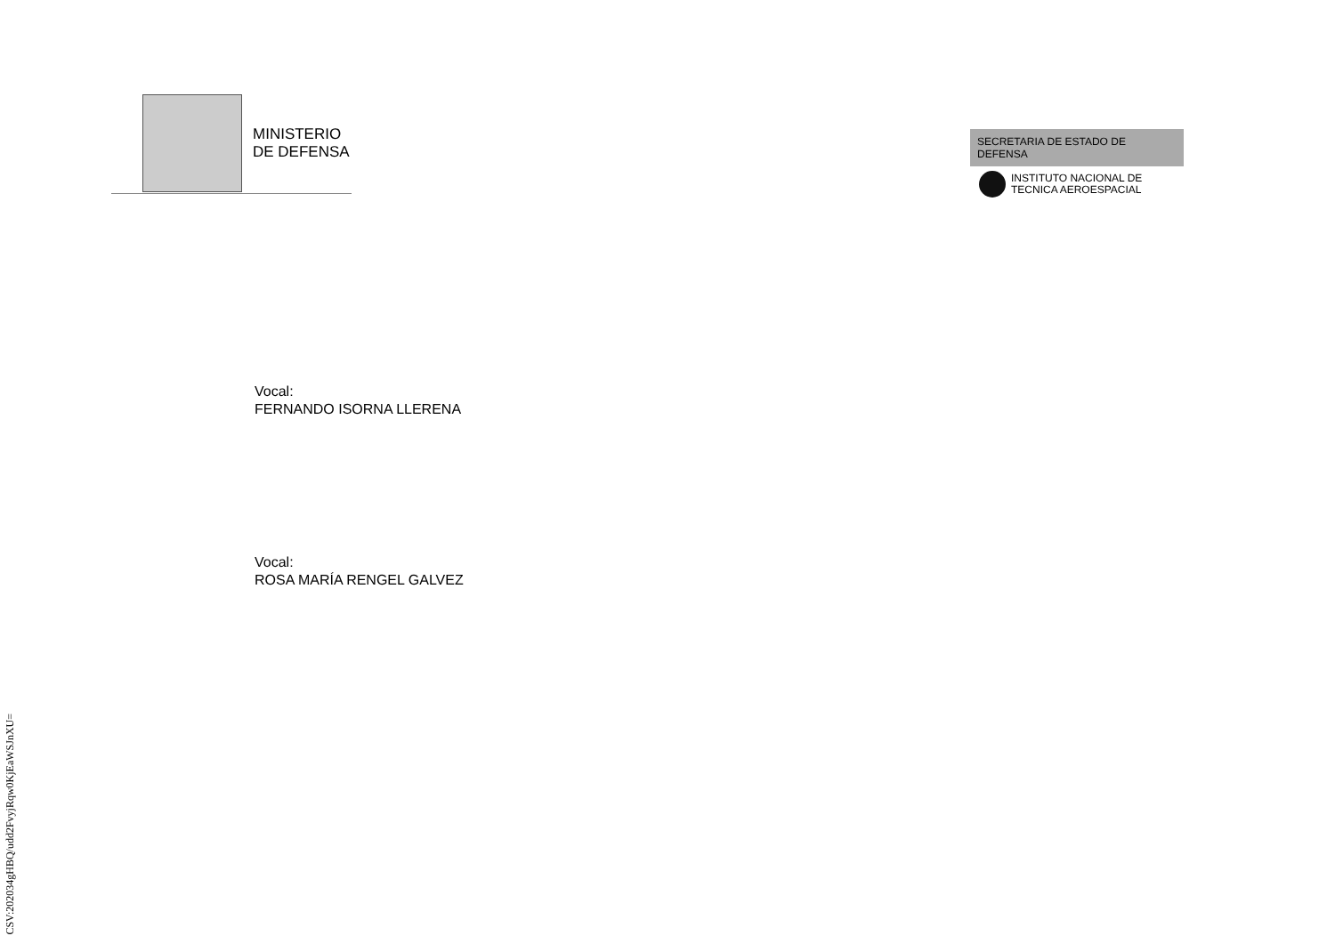MINISTERIO
DE DEFENSA
SECRETARIA DE ESTADO DE DEFENSA
INSTITUTO NACIONAL DE
TECNICA AEROESPACIAL
Vocal:
FERNANDO ISORNA LLERENA
Vocal:
ROSA MARÍA RENGEL GALVEZ
CSV:202034gHBQ/udd2FvyjRqw0KjEaWSJnXU=